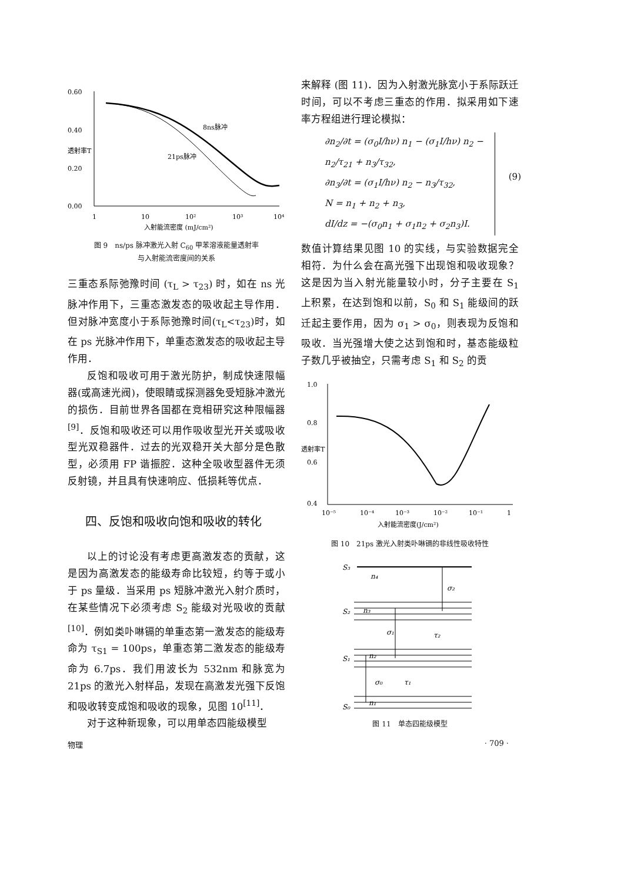0.60
0.40
0.20
0.00
1
10
10²
10³
10⁴
入射能流密度 (mJ/cm²)
透射率T
8ns脉冲
21ps脉冲
图 9　ns/ps 脉冲激光入射 C<sub>60</sub> 甲苯溶液能量透射率
与入射能流密度间的关系
三重态系际弛豫时间 (τ<sub>L</sub> > τ<sub>23</sub>) 时，如在 ns 光脉冲作用下，三重态激发态的吸收起主导作用．但对脉冲宽度小于系际弛豫时间(τ<sub>L</sub><τ<sub>23</sub>)时，如在 ps 光脉冲作用下，单重态激发态的吸收起主导作用．
反饱和吸收可用于激光防护，制成快速限幅器(或高速光阀)，使眼睛或探测器免受短脉冲激光的损伤．目前世界各国都在竞相研究这种限幅器<sup>[9]</sup>．反饱和吸收还可以用作吸收型光开关或吸收型光双稳器件．过去的光双稳开关大部分是色散型，必须用 FP 谐振腔．这种全吸收型器件无须反射镜，并且具有快速响应、低损耗等优点．
四、反饱和吸收向饱和吸收的转化
以上的讨论没有考虑更高激发态的贡献，这是因为高激发态的能级寿命比较短，约等于或小于 ps 量级．当采用 ps 短脉冲激光入射介质时，在某些情况下必须考虑 S<sub>2</sub> 能级对光吸收的贡献<sup>[10]</sup>．例如类卟啉镉的单重态第一激发态的能级寿命为 τ<sub>S1</sub> = 100ps，单重态第二激发态的能级寿命为 6.7ps．我们用波长为 532nm 和脉宽为 21ps 的激光入射样品，发现在高激发光强下反饱和吸收转变成饱和吸收的现象，见图 10<sup>[11]</sup>．
对于这种新现象，可以用单态四能级模型
来解释 (图 11)．因为入射激光脉宽小于系际跃迁时间，可以不考虑三重态的作用．拟采用如下速率方程组进行理论模拟：
∂n<sub>2</sub>/∂t = (σ<sub>0</sub>I/hν) n<sub>1</sub> − (σ<sub>1</sub>I/hν) n<sub>2</sub> − n<sub>2</sub>/τ<sub>21</sub> + n<sub>3</sub>/τ<sub>32</sub>,
∂n<sub>3</sub>/∂t = (σ<sub>1</sub>I/hν) n<sub>2</sub> − n<sub>3</sub>/τ<sub>32</sub>,
N = n<sub>1</sub> + n<sub>2</sub> + n<sub>3</sub>,
dI/dz = −(σ<sub>0</sub>n<sub>1</sub> + σ<sub>1</sub>n<sub>2</sub> + σ<sub>2</sub>n<sub>3</sub>)I.
(9)
数值计算结果见图 10 的实线，与实验数据完全相符．为什么会在高光强下出现饱和吸收现象？这是因为当入射光能量较小时，分子主要在 S<sub>1</sub> 上积累，在达到饱和以前，S<sub>0</sub> 和 S<sub>1</sub> 能级间的跃迁起主要作用，因为 σ<sub>1</sub> > σ<sub>0</sub>，则表现为反饱和吸收．当光强增大使之达到饱和时，基态能级粒子数几乎被抽空，只需考虑 S<sub>1</sub> 和 S<sub>2</sub> 的贡
1.0
0.8
0.6
0.4
10⁻⁵
10⁻⁴
10⁻³
10⁻²
10⁻¹
1
入射能流密度(J/cm²)
透射率T
图 10　21ps 激光入射类卟啉镉的非线性吸收特性
S₃
S₂
S₁
S₀
n₄
σ₂
n₃
σ₁
τ₂
n₂
σ₀
τ₁
n₁
图 11　单态四能级模型
物理 · 709 ·